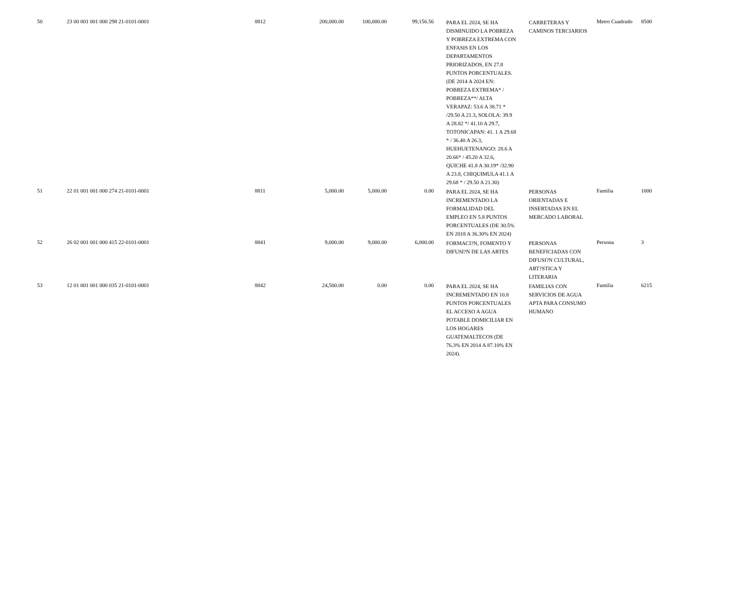| 50 | 23 00 001 001 000 298 21-0101-0001 | 8812 | 200,000.00 | 100,000.00 | 99,156.56 | PARA EL 2024, SE HA DISMINUIDO LA POBREZA Y POBREZA EXTREMA CON ENFASIS EN LOS DEPARTAMENTOS PRIORIZADOS, EN 27.8 PUNTOS PORCENTUALES. (DE 2014 A 2024 EN: POBREZA EXTREMA* / POBREZA**/ ALTA VERAPAZ: 53.6 A 38.71 * /29.50 A 21.3, SOLOLA: 39.9 A 28.82 */ 41.10 A 29.7, TOTONICAPAN: 41. 1 A 29.68 * / 36.40 A 26.3, HUEHUETENANGO: 28.6 A 20.66* / 45.20 A 32.6, QUICHE 41.8 A 30.19* /32.90 A 23.8, CHIQUIMULA 41.1 A 29.68 * / 29.50 A 21.30) | CARRETERAS Y CAMINOS TERCIARIOS | Metro Cuadrado | 8500 |
| 51 | 22 01 001 001 000 274 21-0101-0001 | 8811 | 5,000.00 | 5,000.00 | 0.00 | PARA EL 2024, SE HA INCREMENTADO LA FORMALIDAD DEL EMPLEO EN 5.8 PUNTOS PORCENTUALES (DE 30.5% EN 2018 A 36.30% EN 2024) | PERSONAS ORIENTADAS E INSERTADAS EN EL MERCADO LABORAL | Familia | 1000 |
| 52 | 26 02 001 001 000 415 22-0101-0001 | 8841 | 9,000.00 | 9,000.00 | 6,000.00 | FORMACI?N, FOMENTO Y DIFUSI?N DE LAS ARTES | PERSONAS BENEFICIADAS CON DIFUSI?N CULTURAL, ART?STICA Y LITERARIA | Persona | 3 |
| 53 | 12 01 001 001 000 035 21-0101-0001 | 8842 | 24,500.00 | 0.00 | 0.00 | PARA EL 2024, SE HA INCREMENTADO EN 10.8 PUNTOS PORCENTUALES EL ACCESO A AGUA POTABLE DOMICILIAR EN LOS HOGARES GUATEMALTECOS (DE 76.3% EN 2014 A 87.10% EN 2024). | FAMILIAS CON SERVICIOS DE AGUA APTA PARA CONSUMO HUMANO | Familia | 6215 |